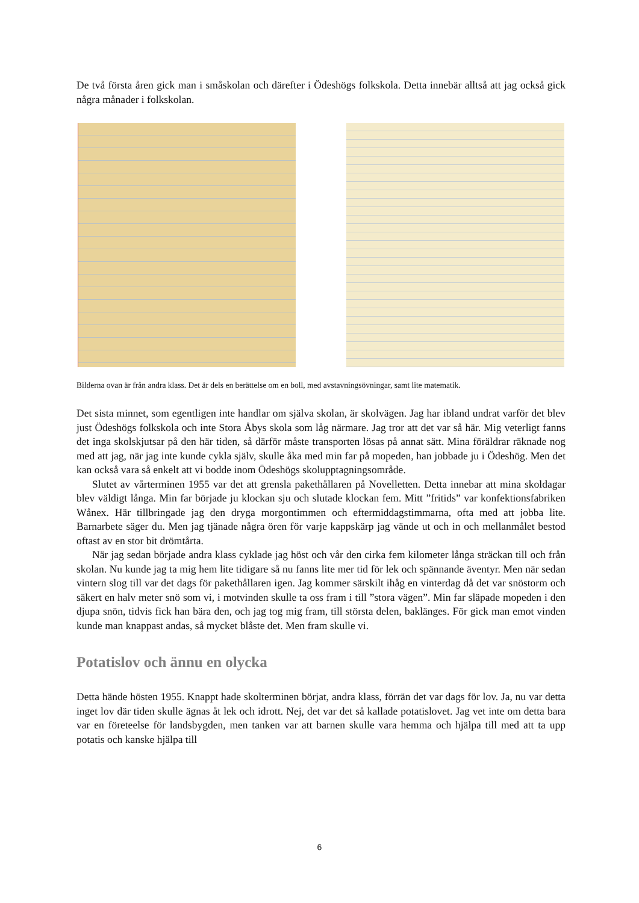De två första åren gick man i småskolan och därefter i Ödeshögs folkskola. Detta innebär alltså att jag också gick några månader i folkskolan.
Bilderna ovan är från andra klass. Det är dels en berättelse om en boll, med avstavningsövningar, samt lite matematik.
Det sista minnet, som egentligen inte handlar om själva skolan, är skolvägen. Jag har ibland undrat varför det blev just Ödeshögs folkskola och inte Stora Åbys skola som låg närmare. Jag tror att det var så här. Mig veterligt fanns det inga skolskjutsar på den här tiden, så därför måste transporten lösas på annat sätt. Mina föräldrar räknade nog med att jag, när jag inte kunde cykla själv, skulle åka med min far på mopeden, han jobbade ju i Ödeshög. Men det kan också vara så enkelt att vi bodde inom Ödeshögs skolupptagningsområde.
Slutet av vårterminen 1955 var det att grensla pakethållaren på Novelletten. Detta innebar att mina skoldagar blev väldigt långa. Min far började ju klockan sju och slutade klockan fem. Mitt ”fritids” var konfektionsfabriken Wånex. Här tillbringade jag den dryga morgontimmen och eftermiddagstimmarna, ofta med att jobba lite. Barnarbete säger du. Men jag tjänade några ören för varje kappskärp jag vände ut och in och mellanmålet bestod oftast av en stor bit drömtårta.
När jag sedan började andra klass cyklade jag höst och vår den cirka fem kilometer långa sträckan till och från skolan. Nu kunde jag ta mig hem lite tidigare så nu fanns lite mer tid för lek och spännande äventyr. Men när sedan vintern slog till var det dags för pakethållaren igen. Jag kommer särskilt ihåg en vinterdag då det var snöstorm och säkert en halv meter snö som vi, i motvinden skulle ta oss fram i till ”stora vägen”. Min far släpade mopeden i den djupa snön, tidvis fick han bära den, och jag tog mig fram, till största delen, baklänges. För gick man emot vinden kunde man knappast andas, så mycket blåste det. Men fram skulle vi.
Potatislov och ännu en olycka
Detta hände hösten 1955. Knappt hade skolterminen börjat, andra klass, förrän det var dags för lov. Ja, nu var detta inget lov där tiden skulle ägnas åt lek och idrott. Nej, det var det så kallade potatislovet. Jag vet inte om detta bara var en företeelse för landsbygden, men tanken var att barnen skulle vara hemma och hjälpa till med att ta upp potatis och kanske hjälpa till
6